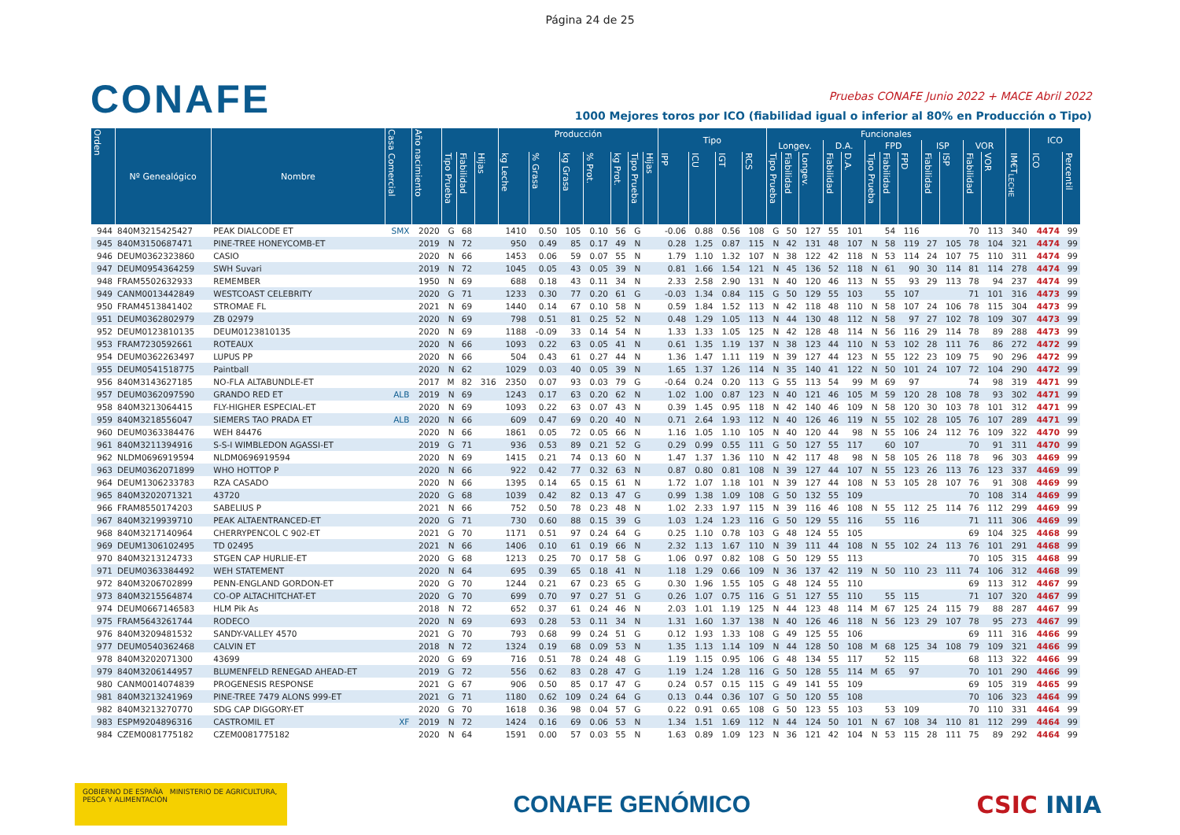Página 24 de 25
CONAFE
Pruebas CONAFE Junio 2022 + MACE Abril 2022
1000 Mejores toros por ICO (fiabilidad igual o inferior al 80% en Producción o Tipo)
| Orden | Nº Genealógico | Nombre | Casa Comercial | Año nacimiento | | | | Producción | | | | | | | Tipo | | | | Funcionales | | | | | | | | | | | | | ICO | |
| --- | --- | --- | --- | --- | --- | --- | --- | --- | --- | --- | --- | --- | --- | --- | --- | --- | --- | --- | --- | --- | --- | --- | --- | --- | --- | --- | --- | --- | --- | --- | --- | --- | --- |
| | | | | | | | | | | | | | | | | | | | Longev. | | | D.A. | | FPD | | | ISP | | VOR | | | | |
| | | | | | Tipo Prueba | Fiabilidad | Hijas | kg Leche | % Grasa | kg Grasa | % Prot. | kg Prot. | Tipo Prueba | Hijas | IPP | ICU | IGT | RCS | Tipo Prueba | Fiabilidad | Longev. | Fiabilidad | D.A. | Tipo Prueba | Fiabilidad | FPD | Fiabilidad | ISP | Fiabilidad | VOR | IM€T<sub>LECHE</sub> | ICO | Percentil |
| 944 | 840M3215425427 | PEAK DIALCODE ET | SMX | 2020 | G | 68 | | 1410 | 0.50 | 105 | 0.10 | 56 | G | | -0.06 | 0.88 | 0.56 | 108 | G | 50 | 127 | 55 | 101 | | 54 | 116 | | | 70 | 113 | 340 | 4474 | 99 |
| 945 | 840M3150687471 | PINE-TREE HONEYCOMB-ET | | 2019 | N | 72 | | 950 | 0.49 | 85 | 0.17 | 49 | N | | 0.28 | 1.25 | 0.87 | 115 | N | 42 | 131 | 48 | 107 | N | 58 | 119 | 27 | 105 | 78 | 104 | 321 | 4474 | 99 |
| 946 | DEUM0362323860 | CASIO | | 2020 | N | 66 | | 1453 | 0.06 | 59 | 0.07 | 55 | N | | 1.79 | 1.10 | 1.32 | 107 | N | 38 | 122 | 42 | 118 | N | 53 | 114 | 24 | 107 | 75 | 110 | 311 | 4474 | 99 |
| 947 | DEUM0954364259 | SWH Suvari | | 2019 | N | 72 | | 1045 | 0.05 | 43 | 0.05 | 39 | N | | 0.81 | 1.66 | 1.54 | 121 | N | 45 | 136 | 52 | 118 | N | 61 | 90 | 30 | 114 | 81 | 114 | 278 | 4474 | 99 |
| 948 | FRAM5502632933 | REMEMBER | | 1950 | N | 69 | | 688 | 0.18 | 43 | 0.11 | 34 | N | | 2.33 | 2.58 | 2.90 | 131 | N | 40 | 120 | 46 | 113 | N | 55 | 93 | 29 | 113 | 78 | 94 | 237 | 4474 | 99 |
| 949 | CANM0013442849 | WESTCOAST CELEBRITY | | 2020 | G | 71 | | 1233 | 0.30 | 77 | 0.20 | 61 | G | | -0.03 | 1.34 | 0.84 | 115 | G | 50 | 129 | 55 | 103 | | 55 | 107 | | | 71 | 101 | 316 | 4473 | 99 |
| 950 | FRAM4513841402 | STROMAE FL | | 2021 | N | 69 | | 1440 | 0.14 | 67 | 0.10 | 58 | N | | 0.59 | 1.84 | 1.52 | 113 | N | 42 | 118 | 48 | 110 | N | 58 | 107 | 24 | 106 | 78 | 115 | 304 | 4473 | 99 |
| 951 | DEUM0362802979 | ZB 02979 | | 2020 | N | 69 | | 798 | 0.51 | 81 | 0.25 | 52 | N | | 0.48 | 1.29 | 1.05 | 113 | N | 44 | 130 | 48 | 112 | N | 58 | 97 | 27 | 102 | 78 | 109 | 307 | 4473 | 99 |
| 952 | DEUM0123810135 | DEUM0123810135 | | 2020 | N | 69 | | 1188 | -0.09 | 33 | 0.14 | 54 | N | | 1.33 | 1.33 | 1.05 | 125 | N | 42 | 128 | 48 | 114 | N | 56 | 116 | 29 | 114 | 78 | 89 | 288 | 4473 | 99 |
| 953 | FRAM7230592661 | ROTEAUX | | 2020 | N | 66 | | 1093 | 0.22 | 63 | 0.05 | 41 | N | | 0.61 | 1.35 | 1.19 | 137 | N | 38 | 123 | 44 | 110 | N | 53 | 102 | 28 | 111 | 76 | 86 | 272 | 4472 | 99 |
| 954 | DEUM0362263497 | LUPUS PP | | 2020 | N | 66 | | 504 | 0.43 | 61 | 0.27 | 44 | N | | 1.36 | 1.47 | 1.11 | 119 | N | 39 | 127 | 44 | 123 | N | 55 | 122 | 23 | 109 | 75 | 90 | 296 | 4472 | 99 |
| 955 | DEUM0541518775 | Paintball | | 2020 | N | 62 | | 1029 | 0.03 | 40 | 0.05 | 39 | N | | 1.65 | 1.37 | 1.26 | 114 | N | 35 | 140 | 41 | 122 | N | 50 | 101 | 24 | 107 | 72 | 104 | 290 | 4472 | 99 |
| 956 | 840M3143627185 | NO-FLA ALTABUNDLE-ET | | 2017 | M | 82 | 316 | 2350 | 0.07 | 93 | 0.03 | 79 | G | | -0.64 | 0.24 | 0.20 | 113 | G | 55 | 113 | 54 | 99 | M | 69 | 97 | | | 74 | 98 | 319 | 4471 | 99 |
| 957 | DEUM0362097590 | GRANDO RED ET | ALB | 2019 | N | 69 | | 1243 | 0.17 | 63 | 0.20 | 62 | N | | 1.02 | 1.00 | 0.87 | 123 | N | 40 | 121 | 46 | 105 | M | 59 | 120 | 28 | 108 | 78 | 93 | 302 | 4471 | 99 |
| 958 | 840M3213064415 | FLY-HIGHER ESPECIAL-ET | | 2020 | N | 69 | | 1093 | 0.22 | 63 | 0.07 | 43 | N | | 0.39 | 1.45 | 0.95 | 118 | N | 42 | 140 | 46 | 109 | N | 58 | 120 | 30 | 103 | 78 | 101 | 312 | 4471 | 99 |
| 959 | 840M3218556047 | SIEMERS TAO PRADA ET | ALB | 2020 | N | 66 | | 609 | 0.47 | 69 | 0.20 | 40 | N | | 0.71 | 2.64 | 1.93 | 112 | N | 40 | 126 | 46 | 119 | N | 55 | 102 | 28 | 105 | 76 | 107 | 289 | 4471 | 99 |
| 960 | DEUM0363384476 | WEH 84476 | | 2020 | N | 66 | | 1861 | 0.05 | 72 | 0.05 | 66 | N | | 1.16 | 1.05 | 1.10 | 105 | N | 40 | 120 | 44 | 98 | N | 55 | 106 | 24 | 112 | 76 | 109 | 322 | 4470 | 99 |
| 961 | 840M3211394916 | S-S-I WIMBLEDON AGASSI-ET | | 2019 | G | 71 | | 936 | 0.53 | 89 | 0.21 | 52 | G | | 0.29 | 0.99 | 0.55 | 111 | G | 50 | 127 | 55 | 117 | | 60 | 107 | | | 70 | 91 | 311 | 4470 | 99 |
| 962 | NLDM0696919594 | NLDM0696919594 | | 2020 | N | 69 | | 1415 | 0.21 | 74 | 0.13 | 60 | N | | 1.47 | 1.37 | 1.36 | 110 | N | 42 | 117 | 48 | 98 | N | 58 | 105 | 26 | 118 | 78 | 96 | 303 | 4469 | 99 |
| 963 | DEUM0362071899 | WHO HOTTOP P | | 2020 | N | 66 | | 922 | 0.42 | 77 | 0.32 | 63 | N | | 0.87 | 0.80 | 0.81 | 108 | N | 39 | 127 | 44 | 107 | N | 55 | 123 | 26 | 113 | 76 | 123 | 337 | 4469 | 99 |
| 964 | DEUM1306233783 | RZA CASADO | | 2020 | N | 66 | | 1395 | 0.14 | 65 | 0.15 | 61 | N | | 1.72 | 1.07 | 1.18 | 101 | N | 39 | 127 | 44 | 108 | N | 53 | 105 | 28 | 107 | 76 | 91 | 308 | 4469 | 99 |
| 965 | 840M3202071321 | 43720 | | 2020 | G | 68 | | 1039 | 0.42 | 82 | 0.13 | 47 | G | | 0.99 | 1.38 | 1.09 | 108 | G | 50 | 132 | 55 | 109 | | | | | | 70 | 108 | 314 | 4469 | 99 |
| 966 | FRAM8550174203 | SABELIUS P | | 2021 | N | 66 | | 752 | 0.50 | 78 | 0.23 | 48 | N | | 1.02 | 2.33 | 1.97 | 115 | N | 39 | 116 | 46 | 108 | N | 55 | 112 | 25 | 114 | 76 | 112 | 299 | 4469 | 99 |
| 967 | 840M3219939710 | PEAK ALTAENTRANCED-ET | | 2020 | G | 71 | | 730 | 0.60 | 88 | 0.15 | 39 | G | | 1.03 | 1.24 | 1.23 | 116 | G | 50 | 129 | 55 | 116 | | 55 | 116 | | | 71 | 111 | 306 | 4469 | 99 |
| 968 | 840M3217140964 | CHERRYPENCOL C 902-ET | | 2021 | G | 70 | | 1171 | 0.51 | 97 | 0.24 | 64 | G | | 0.25 | 1.10 | 0.78 | 103 | G | 48 | 124 | 55 | 105 | | | | | | 69 | 104 | 325 | 4468 | 99 |
| 969 | DEUM1306102495 | TD 02495 | | 2021 | N | 66 | | 1406 | 0.10 | 61 | 0.19 | 66 | N | | 2.32 | 1.13 | 1.67 | 110 | N | 39 | 111 | 44 | 108 | N | 55 | 102 | 24 | 113 | 76 | 101 | 291 | 4468 | 99 |
| 970 | 840M3213124733 | STGEN CAP HURLIE-ET | | 2020 | G | 68 | | 1213 | 0.25 | 70 | 0.17 | 58 | G | | 1.06 | 0.97 | 0.82 | 108 | G | 50 | 129 | 55 | 113 | | | | | | 70 | 105 | 315 | 4468 | 99 |
| 971 | DEUM0363384492 | WEH STATEMENT | | 2020 | N | 64 | | 695 | 0.39 | 65 | 0.18 | 41 | N | | 1.18 | 1.29 | 0.66 | 109 | N | 36 | 137 | 42 | 119 | N | 50 | 110 | 23 | 111 | 74 | 106 | 312 | 4468 | 99 |
| 972 | 840M3206702899 | PENN-ENGLAND GORDON-ET | | 2020 | G | 70 | | 1244 | 0.21 | 67 | 0.23 | 65 | G | | 0.30 | 1.96 | 1.55 | 105 | G | 48 | 124 | 55 | 110 | | | | | | 69 | 113 | 312 | 4467 | 99 |
| 973 | 840M3215564874 | CO-OP ALTACHITCHAT-ET | | 2020 | G | 70 | | 699 | 0.70 | 97 | 0.27 | 51 | G | | 0.26 | 1.07 | 0.75 | 116 | G | 51 | 127 | 55 | 110 | | 55 | 115 | | | 71 | 107 | 320 | 4467 | 99 |
| 974 | DEUM0667146583 | HLM Pik As | | 2018 | N | 72 | | 652 | 0.37 | 61 | 0.24 | 46 | N | | 2.03 | 1.01 | 1.19 | 125 | N | 44 | 123 | 48 | 114 | M | 67 | 125 | 24 | 115 | 79 | 88 | 287 | 4467 | 99 |
| 975 | FRAM5643261744 | RODECO | | 2020 | N | 69 | | 693 | 0.28 | 53 | 0.11 | 34 | N | | 1.31 | 1.60 | 1.37 | 138 | N | 40 | 126 | 46 | 118 | N | 56 | 123 | 29 | 107 | 78 | 95 | 273 | 4467 | 99 |
| 976 | 840M3209481532 | SANDY-VALLEY 4570 | | 2021 | G | 70 | | 793 | 0.68 | 99 | 0.24 | 51 | G | | 0.12 | 1.93 | 1.33 | 108 | G | 49 | 125 | 55 | 106 | | | | | | 69 | 111 | 316 | 4466 | 99 |
| 977 | DEUM0540362468 | CALVIN ET | | 2018 | N | 72 | | 1324 | 0.19 | 68 | 0.09 | 53 | N | | 1.35 | 1.13 | 1.14 | 109 | N | 44 | 128 | 50 | 108 | M | 68 | 125 | 34 | 108 | 79 | 109 | 321 | 4466 | 99 |
| 978 | 840M3202071300 | 43699 | | 2020 | G | 69 | | 716 | 0.51 | 78 | 0.24 | 48 | G | | 1.19 | 1.15 | 0.95 | 106 | G | 48 | 134 | 55 | 117 | | 52 | 115 | | | 68 | 113 | 322 | 4466 | 99 |
| 979 | 840M3206144957 | BLUMENFELD RENEGAD AHEAD-ET | | 2019 | G | 72 | | 556 | 0.62 | 83 | 0.28 | 47 | G | | 1.19 | 1.24 | 1.28 | 116 | G | 50 | 128 | 55 | 114 | M | 65 | 97 | | | 70 | 101 | 290 | 4466 | 99 |
| 980 | CANM0014074839 | PROGENESIS RESPONSE | | 2021 | G | 67 | | 906 | 0.50 | 85 | 0.17 | 47 | G | | 0.24 | 0.57 | 0.15 | 115 | G | 49 | 141 | 55 | 109 | | | | | | 69 | 105 | 319 | 4465 | 99 |
| 981 | 840M3213241969 | PINE-TREE 7479 ALONS 999-ET | | 2021 | G | 71 | | 1180 | 0.62 | 109 | 0.24 | 64 | G | | 0.13 | 0.44 | 0.36 | 107 | G | 50 | 120 | 55 | 108 | | | | | | 70 | 106 | 323 | 4464 | 99 |
| 982 | 840M3213270770 | SDG CAP DIGGORY-ET | | 2020 | G | 70 | | 1618 | 0.36 | 98 | 0.04 | 57 | G | | 0.22 | 0.91 | 0.65 | 108 | G | 50 | 123 | 55 | 103 | | 53 | 109 | | | 70 | 110 | 331 | 4464 | 99 |
| 983 | ESPM9204896316 | CASTROMIL ET | XF | 2019 | N | 72 | | 1424 | 0.16 | 69 | 0.06 | 53 | N | | 1.34 | 1.51 | 1.69 | 112 | N | 44 | 124 | 50 | 101 | N | 67 | 108 | 34 | 110 | 81 | 112 | 299 | 4464 | 99 |
| 984 | CZEM0081775182 | CZEM0081775182 | | 2020 | N | 64 | | 1591 | 0.00 | 57 | 0.03 | 55 | N | | 1.63 | 0.89 | 1.09 | 123 | N | 36 | 121 | 42 | 104 | N | 53 | 115 | 28 | 111 | 75 | 89 | 292 | 4464 | 99 |
GOBIERNO DE ESPAÑA MINISTERIO DE AGRICULTURA, PESCA Y ALIMENTACIÓN
CONAFE GENÓMICO CSIC INIA